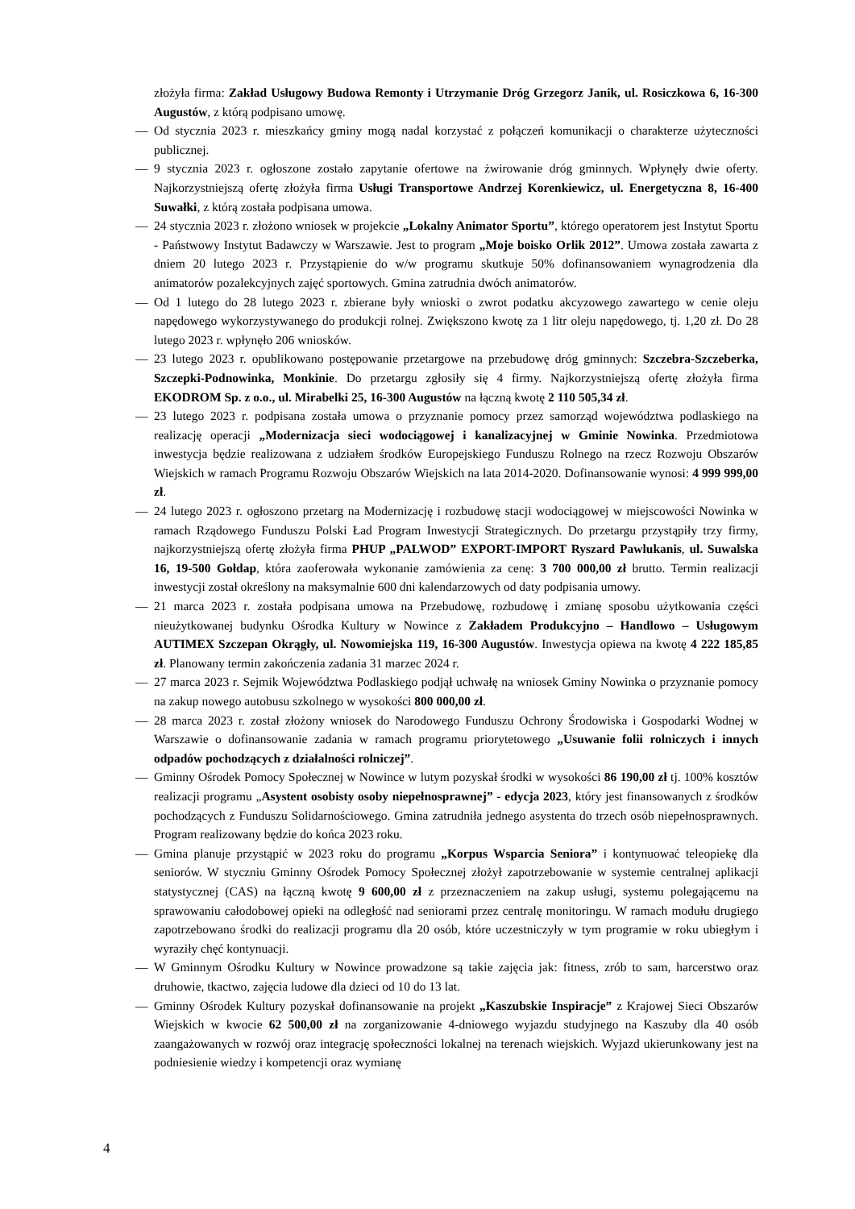złożyła firma: Zakład Usługowy Budowa Remonty i Utrzymanie Dróg Grzegorz Janik, ul. Rosiczkowa 6, 16-300 Augustów, z którą podpisano umowę.
— Od stycznia 2023 r. mieszkańcy gminy mogą nadal korzystać z połączeń komunikacji o charakterze użyteczności publicznej.
— 9 stycznia 2023 r. ogłoszone zostało zapytanie ofertowe na żwirowanie dróg gminnych. Wpłynęły dwie oferty. Najkorzystniejszą ofertę złożyła firma Usługi Transportowe Andrzej Korenkiewicz, ul. Energetyczna 8, 16-400 Suwałki, z którą została podpisana umowa.
— 24 stycznia 2023 r. złożono wniosek w projekcie „Lokalny Animator Sportu”, którego operatorem jest Instytut Sportu - Państwowy Instytut Badawczy w Warszawie. Jest to program „Moje boisko Orlik 2012”. Umowa została zawarta z dniem 20 lutego 2023 r. Przystąpienie do w/w programu skutkuje 50% dofinansowaniem wynagrodzenia dla animatorów pozalekcyjnych zajęć sportowych. Gmina zatrudnia dwóch animatorów.
— Od 1 lutego do 28 lutego 2023 r. zbierane były wnioski o zwrot podatku akcyzowego zawartego w cenie oleju napędowego wykorzystywanego do produkcji rolnej. Zwiększono kwotę za 1 litr oleju napędowego, tj. 1,20 zł. Do 28 lutego 2023 r. wpłynęło 206 wniosków.
— 23 lutego 2023 r. opublikowano postępowanie przetargowe na przebudowę dróg gminnych: Szczebra-Szczeberka, Szczepki-Podnowinka, Monkinie. Do przetargu zgłosiły się 4 firmy. Najkorzystniejszą ofertę złożyła firma EKODROM Sp. z o.o., ul. Mirabelki 25, 16-300 Augustów na łączną kwotę 2 110 505,34 zł.
— 23 lutego 2023 r. podpisana została umowa o przyznanie pomocy przez samorząd województwa podlaskiego na realizację operacji „Modernizacja sieci wodociągowej i kanalizacyjnej w Gminie Nowinka. Przedmiotowa inwestycja będzie realizowana z udziałem środków Europejskiego Funduszu Rolnego na rzecz Rozwoju Obszarów Wiejskich w ramach Programu Rozwoju Obszarów Wiejskich na lata 2014-2020. Dofinansowanie wynosi: 4 999 999,00 zł.
— 24 lutego 2023 r. ogłoszono przetarg na Modernizację i rozbudowę stacji wodociągowej w miejscowości Nowinka w ramach Rządowego Funduszu Polski Ład Program Inwestycji Strategicznych. Do przetargu przystąpiły trzy firmy, najkorzystniejszą ofertę złożyła firma PHUP „PALWOD” EXPORT-IMPORT Ryszard Pawlukanis, ul. Suwalska 16, 19-500 Gołdap, która zaoferowała wykonanie zamówienia za cenę: 3 700 000,00 zł brutto. Termin realizacji inwestycji został określony na maksymalnie 600 dni kalendarzowych od daty podpisania umowy.
— 21 marca 2023 r. została podpisana umowa na Przebudowę, rozbudowę i zmianę sposobu użytkowania części nieużytkowanej budynku Ośrodka Kultury w Nowince z Zakładem Produkcyjno – Handlowo – Usługowym AUTIMEX Szczepan Okrągły, ul. Nowomiejska 119, 16-300 Augustów. Inwestycja opiewa na kwotę 4 222 185,85 zł. Planowany termin zakończenia zadania 31 marzec 2024 r.
— 27 marca 2023 r. Sejmik Województwa Podlaskiego podjął uchwałę na wniosek Gminy Nowinka o przyznanie pomocy na zakup nowego autobusu szkolnego w wysokości 800 000,00 zł.
— 28 marca 2023 r. został złożony wniosek do Narodowego Funduszu Ochrony Środowiska i Gospodarki Wodnej w Warszawie o dofinansowanie zadania w ramach programu priorytetowego „Usuwanie folii rolniczych i innych odpadów pochodzących z działalności rolniczej”.
— Gminny Ośrodek Pomocy Społecznej w Nowince w lutym pozyskał środki w wysokości 86 190,00 zł tj. 100% kosztów realizacji programu „Asystent osobisty osoby niepełnosprawnej” - edycja 2023, który jest finansowanych z środków pochodzących z Funduszu Solidarnościowego. Gmina zatrudniła jednego asystenta do trzech osób niepełnosprawnych. Program realizowany będzie do końca 2023 roku.
— Gmina planuje przystąpić w 2023 roku do programu „Korpus Wsparcia Seniora” i kontynuować teleopiekę dla seniorów. W styczniu Gminny Ośrodek Pomocy Społecznej złożył zapotrzebowanie w systemie centralnej aplikacji statystycznej (CAS) na łączną kwotę 9 600,00 zł z przeznaczeniem na zakup usługi, systemu polegającemu na sprawowaniu całodobowej opieki na odległość nad seniorami przez centralę monitoringu. W ramach modułu drugiego zapotrzebowano środki do realizacji programu dla 20 osób, które uczestniczyły w tym programie w roku ubiegłym i wyraziły chęć kontynuacji.
— W Gminnym Ośrodku Kultury w Nowince prowadzone są takie zajęcia jak: fitness, zrób to sam, harcerstwo oraz druhowie, tkactwo, zajęcia ludowe dla dzieci od 10 do 13 lat.
— Gminny Ośrodek Kultury pozyskał dofinansowanie na projekt „Kaszubskie Inspiracje” z Krajowej Sieci Obszarów Wiejskich w kwocie 62 500,00 zł na zorganizowanie 4-dniowego wyjazdu studyjnego na Kaszuby dla 40 osób zaangażowanych w rozwój oraz integrację społeczności lokalnej na terenach wiejskich. Wyjazd ukierunkowany jest na podniesienie wiedzy i kompetencji oraz wymianę
4